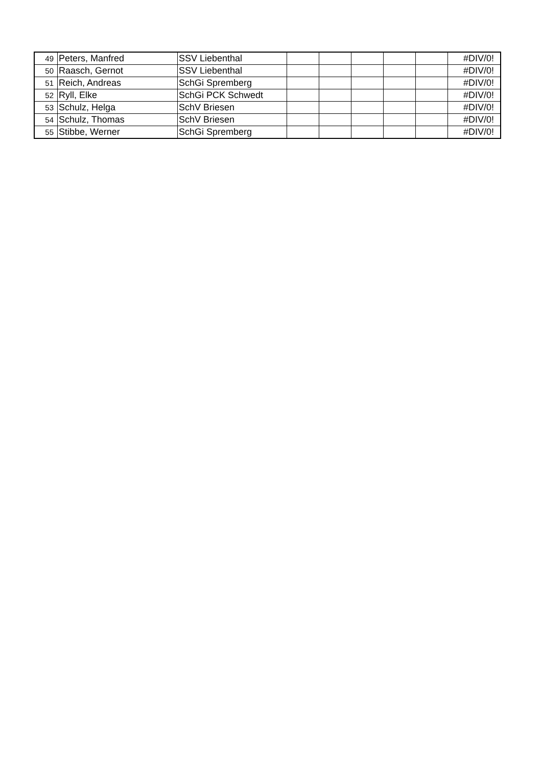| 49 | Peters, Manfred | SSV Liebenthal | | | | | | #DIV/0! |
| 50 | Raasch, Gernot | SSV Liebenthal | | | | | | #DIV/0! |
| 51 | Reich, Andreas | SchGi Spremberg | | | | | | #DIV/0! |
| 52 | Ryll, Elke | SchGi PCK Schwedt | | | | | | #DIV/0! |
| 53 | Schulz, Helga | SchV Briesen | | | | | | #DIV/0! |
| 54 | Schulz, Thomas | SchV Briesen | | | | | | #DIV/0! |
| 55 | Stibbe, Werner | SchGi Spremberg | | | | | | #DIV/0! |